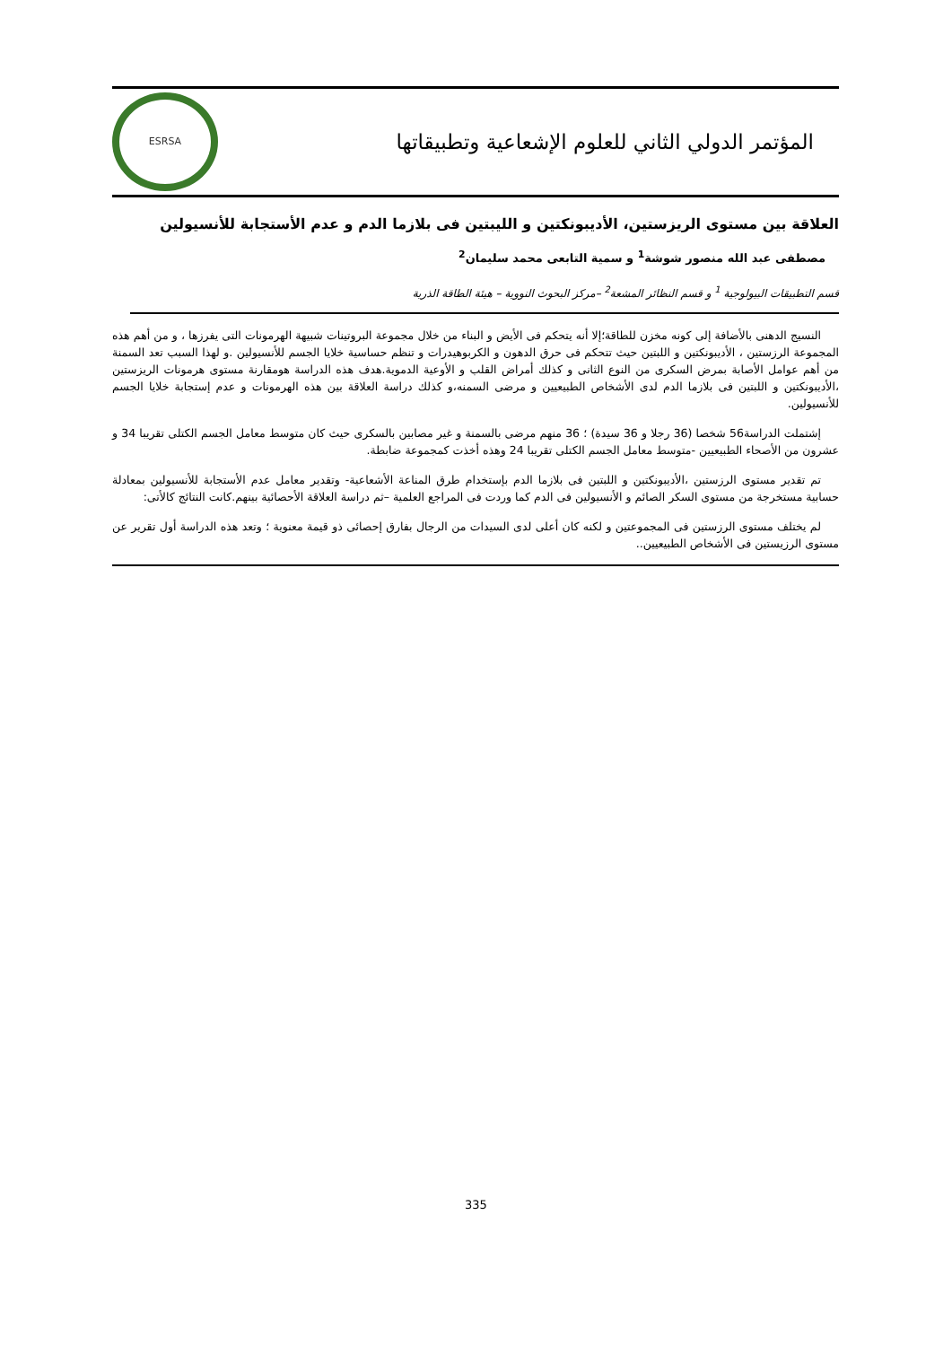ESRSA
المؤتمر الدولي الثاني للعلوم الإشعاعية وتطبيقاتها
العلاقة بين مستوى الريزستين، الأديبونكتين و الليبتين فى بلازما الدم و عدم الأستجابة للأنسيولين
مصطفى عبد الله منصور شوشة<sup>1</sup> و سمية التابعى محمد سليمان<sup>2</sup>
قسم التطبيقات البيولوجية <sup>1</sup> و قسم النظائر المشعة<sup>2</sup> –مركز البحوث النووية – هيئة الطاقة الذرية
النسيج الدهنى بالأضافة إلى كونه مخزن للطاقة؛إلا أنه يتحكم فى الأيض و البناء من خلال مجموعة البروتينات شبيهة الهرمونات التى يفرزها ، و من أهم هذه المجموعة الرزستين ، الأديبونكتين و اللبتين حيث تتحكم فى حرق الدهون و الكربوهيدرات و تنظم حساسية خلايا الجسم للأنسيولين .و لهذا السبب تعد السمنة من أهم عوامل الأصابة بمرض السكرى من النوع الثانى و كذلك أمراض القلب و الأوعية الدموية.هدف هذه الدراسة هومقارنة مستوى هرمونات الريزستين ،الأديبونكتين و اللبتين فى بلازما الدم لدى الأشخاص الطبيعيين و مرضى السمنه،و كذلك دراسة العلاقة بين هذه الهرمونات و عدم إستجابة خلايا الجسم للأنسيولين.
إشتملت الدراسة56 شخصا (36 رجلا و 36 سيدة) ؛ 36 منهم مرضى بالسمنة و غير مصابين بالسكرى حيث كان متوسط معامل الجسم الكتلى تقريبا 34 و عشرون من الأصحاء الطبيعيين -متوسط معامل الجسم الكتلى تقريبا 24 وهذه أخذت كمجموعة ضابطة.
تم تقدير مستوى الرزستين ،الأديبونكتين و اللبتين فى بلازما الدم بإستخدام طرق المناعة الأشعاعية- وتقدير معامل عدم الأستجابة للأنسيولين بمعادلة حسابية مستخرجة من مستوى السكر الصائم و الأنسيولين فى الدم كما وردت فى المراجع العلمية –ثم دراسة العلاقة الأحصائية بينهم.كانت النتائج كالأتى:
لم يختلف مستوى الرزستين فى المجموعتين و لكنه كان أعلى لدى السيدات من الرجال بفارق إحصائى ذو قيمة معنوية ؛ وتعد هذه الدراسة أول تقرير عن مستوى الرزيستين فى الأشخاص الطبيعيين..
335